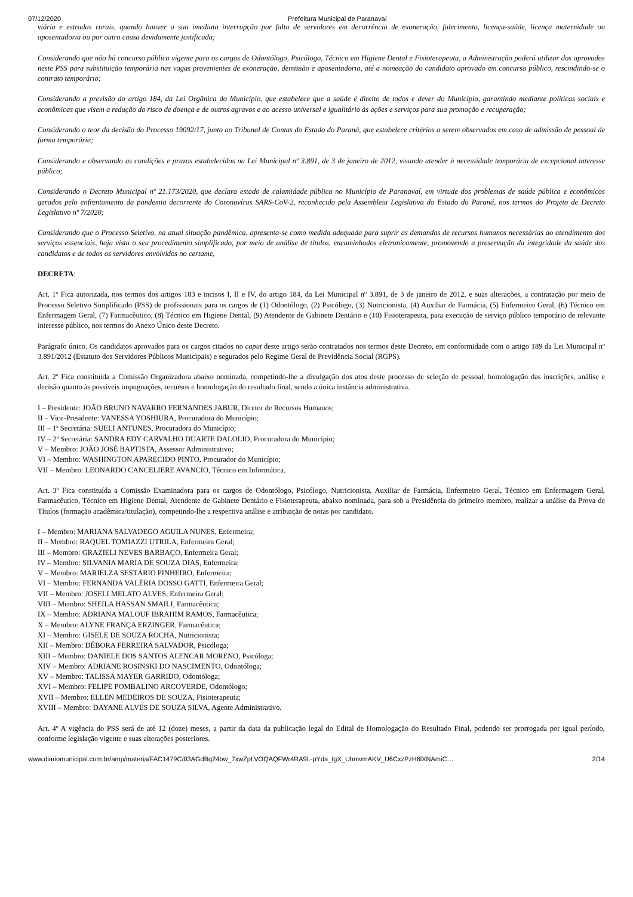07/12/2020 Prefeitura Municipal de Paranavaí
viária e estradas rurais, quando houver a sua imediata interrupção por falta de servidores em decorrência de exoneração, falecimento, licença-saúde, licença maternidade ou aposentadoria ou por outra causa devidamente justificada;
Considerando que não há concurso público vigente para os cargos de Odontólogo, Psicólogo, Técnico em Higiene Dental e Fisioterapeuta, a Administração poderá utilizar dos aprovados neste PSS para substituição temporária nas vagas provenientes de exoneração, demissão e aposentadoria, até a nomeação do candidato aprovado em concurso público, rescindindo-se o contrato temporário;
Considerando a previsão do artigo 184, da Lei Orgânica do Município, que estabelece que a saúde é direito de todos e dever do Município, garantindo mediante políticas sociais e econômicas que visem a redução do risco de doença e de outros agravos e ao acesso universal e igualitário às ações e serviços para sua promoção e recuperação;
Considerando o teor da decisão do Processo 19092/17, junto ao Tribunal de Contas do Estado do Paraná, que estabelece critérios a serem observados em caso de admissão de pessoal de forma temporária;
Considerando e observando as condições e prazos estabelecidos na Lei Municipal nº 3.891, de 3 de janeiro de 2012, visando atender à necessidade temporária de excepcional interesse público;
Considerando o Decreto Municipal nº 21.173/2020, que declara estado de calamidade pública no Município de Paranavaí, em virtude dos problemas de saúde pública e econômicos gerados pelo enfrentamento da pandemia decorrente do Coronavírus SARS-CoV-2, reconhecido pela Assembleia Legislativa do Estado do Paraná, nos termos do Projeto de Decreto Legislativo nº 7/2020;
Considerando que o Processo Seletivo, na atual situação pandêmica, apresenta-se como medida adequada para suprir as demandas de recursos humanos necessárias ao atendimento dos serviços essenciais, haja vista o seu procedimento simplificado, por meio de análise de títulos, encaminhados eletronicamente, promovendo a preservação da integridade da saúde dos candidatos e de todos os servidores envolvidos no certame,
DECRETA:
Art. 1º Fica autorizada, nos termos dos artigos 183 e incisos I, II e IV, do artigo 184, da Lei Municipal nº 3.891, de 3 de janeiro de 2012, e suas alterações, a contratação por meio de Processo Seletivo Simplificado (PSS) de profissionais para os cargos de (1) Odontólogo, (2) Psicólogo, (3) Nutricionista, (4) Auxiliar de Farmácia, (5) Enfermeiro Geral, (6) Técnico em Enfermagem Geral, (7) Farmacêutico, (8) Técnico em Higiene Dental, (9) Atendente de Gabinete Dentário e (10) Fisioterapeuta, para execução de serviço público temporário de relevante interesse público, nos termos do Anexo Único deste Decreto.
Parágrafo único. Os candidatos aprovados para os cargos citados no caput deste artigo serão contratados nos termos deste Decreto, em conformidade com o artigo 189 da Lei Municipal nº 3.891/2012 (Estatuto dos Servidores Públicos Municipais) e segurados pelo Regime Geral de Previdência Social (RGPS).
Art. 2º Fica constituída a Comissão Organizadora abaixo nominada, competindo-lhe a divulgação dos atos deste processo de seleção de pessoal, homologação das inscrições, análise e decisão quanto às possíveis impugnações, recursos e homologação do resultado final, sendo a única instância administrativa.
I – Presidente: JOÃO BRUNO NAVARRO FERNANDES JABUR, Diretor de Recursos Humanos;
II – Vice-Presidente: VANESSA YOSHIURA, Procuradora do Município;
III – 1ª Secretária: SUELI ANTUNES, Procuradora do Município;
IV – 2ª Secretária: SANDRA EDY CARVALHO DUARTE DALOLIO, Procuradora do Município;
V – Membro: JOÃO JOSÉ BAPTISTA, Assessor Administrativo;
VI – Membro: WASHINGTON APARECIDO PINTO, Procurador do Município;
VII – Membro: LEONARDO CANCELIERE AVANCIO, Técnico em Informática.
Art. 3º Fica constituída a Comissão Examinadora para os cargos de Odontólogo, Psicólogo, Nutricionista, Auxiliar de Farmácia, Enfermeiro Geral, Técnico em Enfermagem Geral, Farmacêutico, Técnico em Higiene Dental, Atendente de Gabinete Dentário e Fisioterapeuta, abaixo nominada, para sob a Presidência do primeiro membro, realizar a análise da Prova de Títulos (formação acadêmica/titulação), competindo-lhe a respectiva análise e atribuição de notas por candidato.
I – Membro: MARIANA SALVADEGO AGUILA NUNES, Enfermeira;
II – Membro: RAQUEL TOMIAZZI UTRILA, Enfermeira Geral;
III – Membro: GRAZIELI NEVES BARBAÇO, Enfermeira Geral;
IV – Membro: SILVANIA MARIA DE SOUZA DIAS, Enfermeira;
V – Membro: MARIELZA SESTÁRIO PINHEIRO, Enfermeira;
VI – Membro: FERNANDA VALÉRIA DOSSO GATTI, Enfermeira Geral;
VII – Membro: JOSELI MELATO ALVES, Enfermeira Geral;
VIII – Membro: SHEILA HASSAN SMAILI, Farmacêutica;
IX – Membro: ADRIANA MALOUF IBRAHIM RAMOS, Farmacêutica;
X – Membro: ALYNE FRANÇA ERZINGER, Farmacêutica;
XI – Membro: GISELE DE SOUZA ROCHA, Nutricionista;
XII – Membro: DÉBORA FERREIRA SALVADOR, Psicóloga;
XIII – Membro: DANIELE DOS SANTOS ALENCAR MORENO, Psicóloga;
XIV – Membro: ADRIANE ROSINSKI DO NASCIMENTO, Odontóloga;
XV – Membro: TALISSA MAYER GARRIDO, Odontóloga;
XVI – Membro: FELIPE POMBALINO ARCOVERDE, Odontólogo;
XVII – Membro: ELLEN MEDEIROS DE SOUZA, Fisioterapeuta;
XVIII – Membro: DAYANE ALVES DE SOUZA SILVA, Agente Administrativo.
Art. 4º A vigência do PSS será de até 12 (doze) meses, a partir da data da publicação legal do Edital de Homologação do Resultado Final, podendo ser prorrogada por igual período, conforme legislação vigente e suas alterações posteriores.
www.diariomunicipal.com.br/amp/materia/FAC1479C/03AGdBq24bw_7xwZpLVOQAQFWr4RA9L-pYda_IgX_UhmvmAKV_U6CxzPzH6lXNAmiC… 2/14